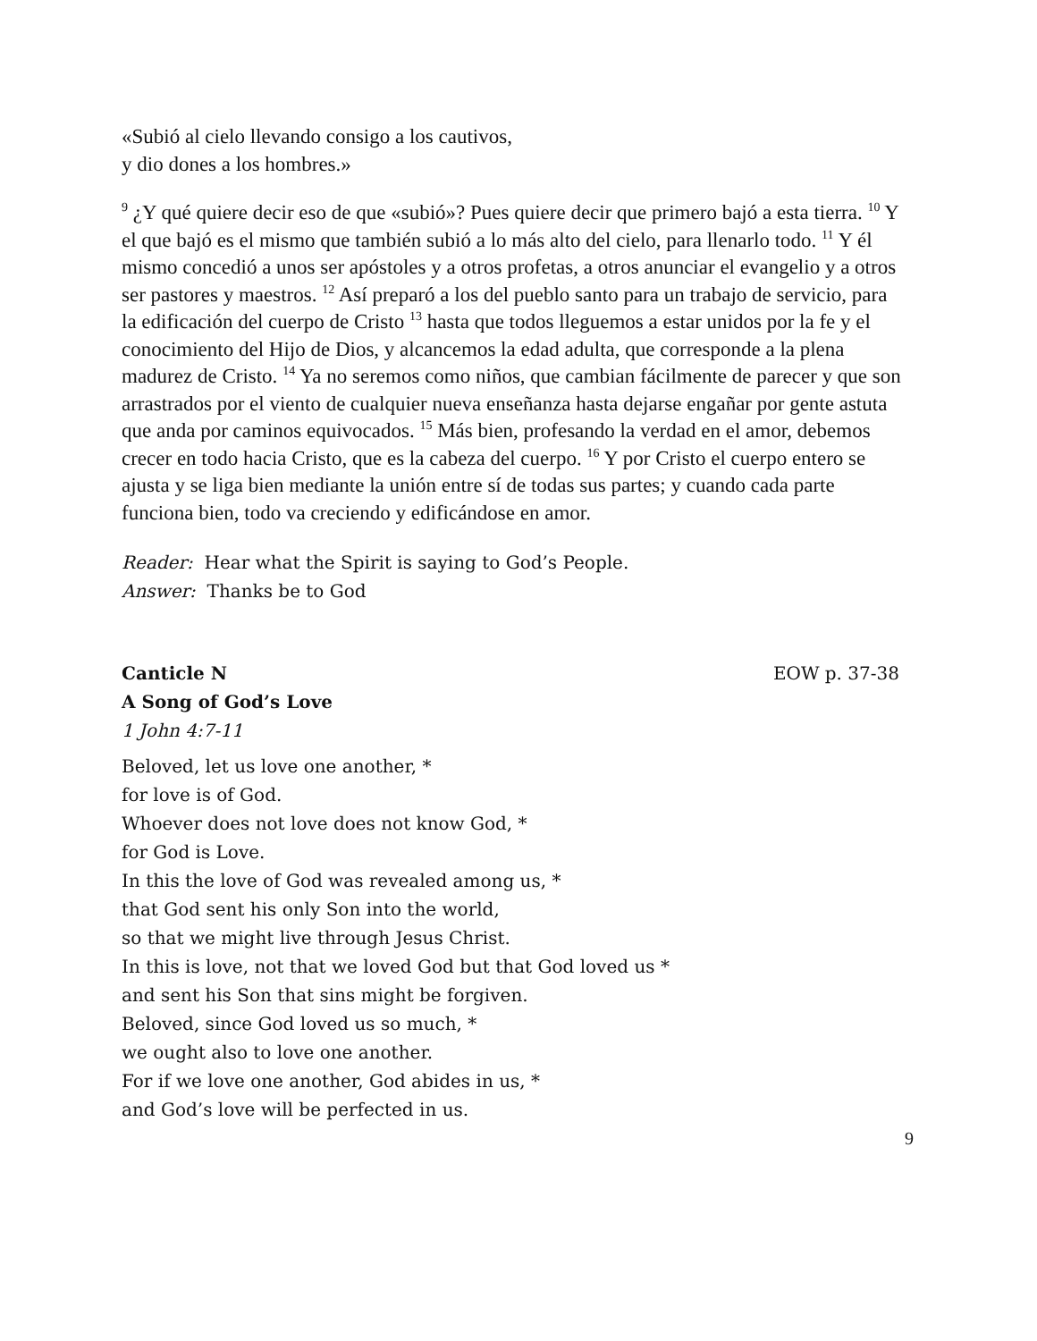«Subió al cielo llevando consigo a los cautivos,
y dio dones a los hombres.»
<sup>9</sup> ¿Y qué quiere decir eso de que «subió»? Pues quiere decir que primero bajó a esta tierra. <sup>10</sup> Y el que bajó es el mismo que también subió a lo más alto del cielo, para llenarlo todo. <sup>11</sup> Y él mismo concedió a unos ser apóstoles y a otros profetas, a otros anunciar el evangelio y a otros ser pastores y maestros. <sup>12</sup> Así preparó a los del pueblo santo para un trabajo de servicio, para la edificación del cuerpo de Cristo <sup>13</sup> hasta que todos lleguemos a estar unidos por la fe y el conocimiento del Hijo de Dios, y alcancemos la edad adulta, que corresponde a la plena madurez de Cristo. <sup>14</sup> Ya no seremos como niños, que cambian fácilmente de parecer y que son arrastrados por el viento de cualquier nueva enseñanza hasta dejarse engañar por gente astuta que anda por caminos equivocados. <sup>15</sup> Más bien, profesando la verdad en el amor, debemos crecer en todo hacia Cristo, que es la cabeza del cuerpo. <sup>16</sup> Y por Cristo el cuerpo entero se ajusta y se liga bien mediante la unión entre sí de todas sus partes; y cuando cada parte funciona bien, todo va creciendo y edificándose en amor.
Reader: Hear what the Spirit is saying to God’s People.
Answer: Thanks be to God
Canticle N EOW p. 37-38
A Song of God’s Love
1 John 4:7-11
Beloved, let us love one another, *
for love is of God.
Whoever does not love does not know God, *
for God is Love.
In this the love of God was revealed among us, *
that God sent his only Son into the world,
so that we might live through Jesus Christ.
In this is love, not that we loved God but that God loved us *
and sent his Son that sins might be forgiven.
Beloved, since God loved us so much, *
we ought also to love one another.
For if we love one another, God abides in us, *
and God’s love will be perfected in us.
9